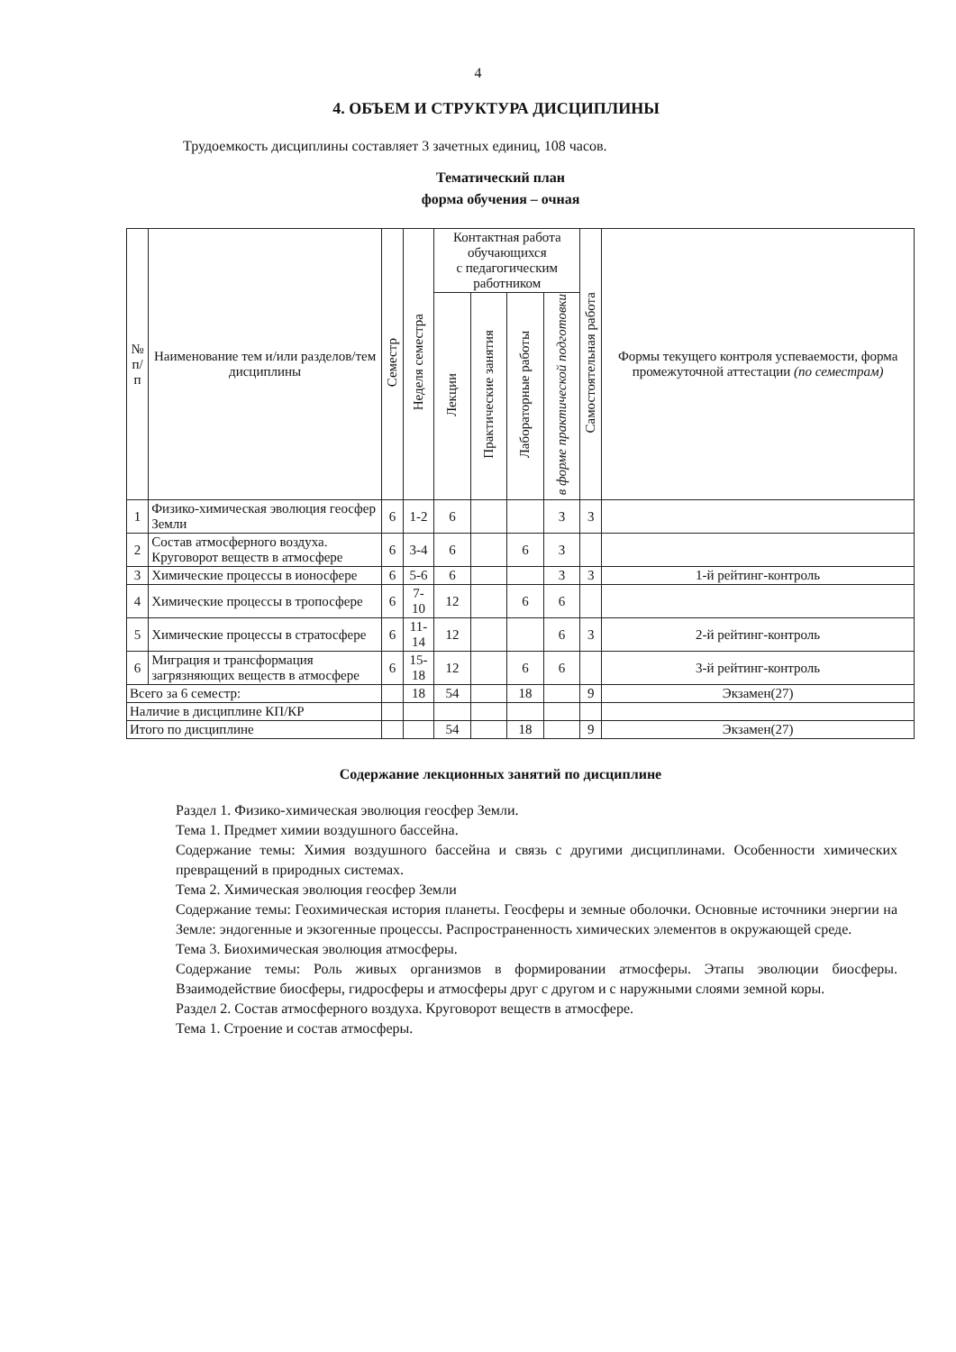4
4. ОБЪЕМ И СТРУКТУРА ДИСЦИПЛИНЫ
Трудоемкость дисциплины составляет 3 зачетных единиц, 108 часов.
Тематический план
форма обучения – очная
| № п/п | Наименование тем и/или разделов/тем дисциплины | Семестр | Неделя семестра | Контактная работа обучающихся с педагогическим работником | | | | Самостоятельная работа | Формы текущего контроля успеваемости, форма промежуточной аттестации (по семестрам) |
| --- | --- | --- | --- | --- | --- | --- | --- | --- | --- |
| | | | | Лекции | Практические занятия | Лабораторные работы | в форме практической подготовки | | |
| 1 | Физико-химическая эволюция геосфер Земли | 6 | 1-2 | 6 | | | 3 | 3 | |
| 2 | Состав атмосферного воздуха. Круговорот веществ в атмосфере | 6 | 3-4 | 6 | | 6 | 3 | | |
| 3 | Химические процессы в ионосфере | 6 | 5-6 | 6 | | | 3 | 3 | 1-й рейтинг-контроль |
| 4 | Химические процессы в тропосфере | 6 | 7-10 | 12 | | 6 | 6 | | |
| 5 | Химические процессы в стратосфере | 6 | 11-14 | 12 | | | 6 | 3 | 2-й рейтинг-контроль |
| 6 | Миграция и трансформация загрязняющих веществ в атмосфере | 6 | 15-18 | 12 | | 6 | 6 | | 3-й рейтинг-контроль |
| Всего за 6 семестр: | | | 18 | 54 | | 18 | | 9 | Экзамен(27) |
| Наличие в дисциплине КП/КР | | | | | | | | | |
| Итого по дисциплине | | | | 54 | | 18 | | 9 | Экзамен(27) |
Содержание лекционных занятий по дисциплине
Раздел 1. Физико-химическая эволюция геосфер Земли.
Тема 1. Предмет химии воздушного бассейна.
Содержание темы: Химия воздушного бассейна и связь с другими дисциплинами. Особенности химических превращений в природных системах.
Тема 2. Химическая эволюция геосфер Земли
Содержание темы: Геохимическая история планеты. Геосферы и земные оболочки. Основные источники энергии на Земле: эндогенные и экзогенные процессы. Распространенность химических элементов в окружающей среде.
Тема 3. Биохимическая эволюция атмосферы.
Содержание темы: Роль живых организмов в формировании атмосферы. Этапы эволюции биосферы. Взаимодействие биосферы, гидросферы и атмосферы друг с другом и с наружными слоями земной коры.
Раздел 2. Состав атмосферного воздуха. Круговорот веществ в атмосфере.
Тема 1. Строение и состав атмосферы.